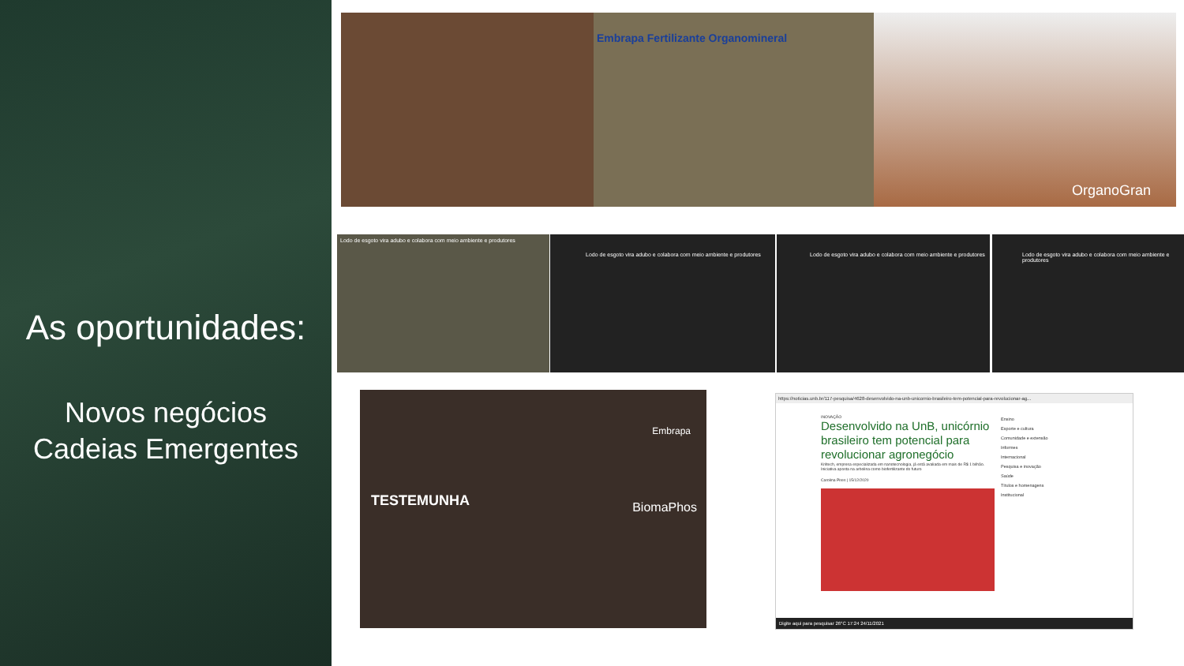As oportunidades:
Novos negócios
Cadeias Emergentes
Embrapa Fertilizante Organomineral OrganoGran
Lodo de esgoto vira adubo e colabora com meio ambiente e produtores
Lodo de esgoto vira adubo e colabora com meio ambiente e produtores
Lodo de esgoto vira adubo e colabora com meio ambiente e produtores
Lodo de esgoto vira adubo e colabora com meio ambiente e produtores
TESTEMUNHA BiomaPhos
Embrapa
https://noticias.unb.br/117-pesquisa/4628-desenvolvido-na-unb-unicornio-brasileiro-tem-potencial-para-revolucionar-ag...
INOVAÇÃO
Desenvolvido na UnB, unicórnio brasileiro tem potencial para revolucionar agronegócio
Kriltech, empresa especializada em nanotecnologia, já está avaliada em mais de R$ 1 bilhão. Iniciativa aposta na arbolina como biofertilizante do futuro
Carolina Pires | 15/12/2020
Ensino
Esporte e cultura
Comunidade e extensão
Informes
Internacional
Pesquisa e inovação
Saúde
Títulos e homenagens
Institucional
Digite aqui para pesquisar 26°C 17:24 24/11/2021